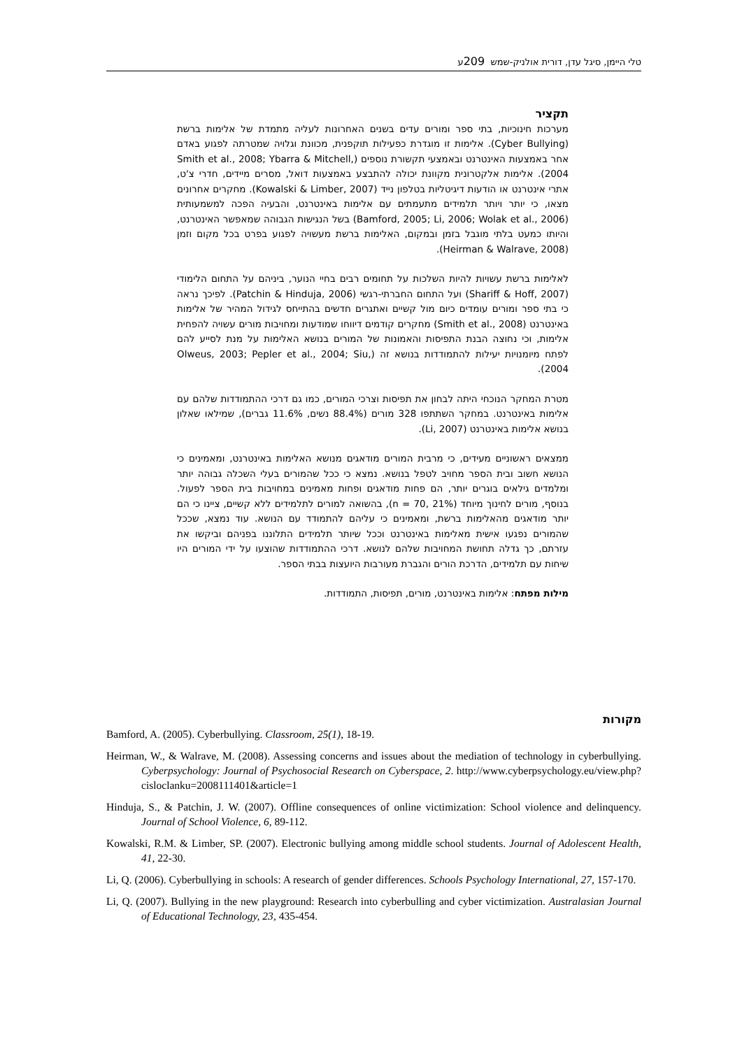טלי היימן, סיגל עדן, דורית אולניק-שמש 209ע
תקציר
מערכות חינוכיות, בתי ספר ומורים עדים בשנים האחרונות לעליה מתמדת של אלימות ברשת (Cyber Bullying). אלימות זו מוגדרת כפעילות תוקפנית, מכוונת וגלויה שמטרתה לפגוע באדם אחר באמצעות האינטרנט ובאמצעי תקשורת נוספים (Smith et al., 2008; Ybarra & Mitchell, 2004). אלימות אלקטרונית מקוונת יכולה להתבצע באמצעות דואל, מסרים מיידים, חדרי צ'ט, אתרי אינטרנט או הודעות דיגיטליות בטלפון נייד (Kowalski & Limber, 2007). מחקרים אחרונים מצאו, כי יותר ויותר תלמידים מתעמתים עם אלימות באינטרנט, והבעיה הפכה למשמעותית (Bamford, 2005; Li, 2006; Wolak et al., 2006) בשל הנגישות הגבוהה שמאפשר האינטרנט, והיותו כמעט בלתי מוגבל בזמן ובמקום, האלימות ברשת מעשויה לפגוע בפרט בכל מקום וזמן (Heirman & Walrave, 2008).
לאלימות ברשת עשויות להיות השלכות על תחומים רבים בחיי הנוער, ביניהם על התחום הלימודי (Shariff & Hoff, 2007) ועל התחום החברתי-רגשי (Patchin & Hinduja, 2006). לפיכך נראה כי בתי ספר ומורים עומדים כיום מול קשיים ואתגרים חדשים בהתייחס לגידול המהיר של אלימות באינטרנט (Smith et al., 2008) מחקרים קודמים דיווחו שמודעות ומחויבות מורים עשויה להפחית אלימות, וכי נחוצה הבנת התפיסות והאמונות של המורים בנושא האלימות על מנת לסייע להם לפתח מיומנויות יעילות להתמודדות בנושא זה (Olweus, 2003; Pepler et al., 2004; Siu, 2004).
מטרת המחקר הנוכחי היתה לבחון את תפיסות וצרכי המורים, כמו גם דרכי ההתמודדות שלהם עם אלימות באינטרנט. במחקר השתתפו 328 מורים (88.4% נשים, 11.6% גברים), שמילאו שאלון בנושא אלימות באינטרנט (Li, 2007).
ממצאים ראשוניים מעידים, כי מרבית המורים מודאגים מנושא האלימות באינטרנט, ומאמינים כי הנושא חשוב ובית הספר מחויב לטפל בנושא. נמצא כי ככל שהמורים בעלי השכלה גבוהה יותר ומלמדים גילאים בוגרים יותר, הם פחות מודאגים ופחות מאמינים במחויבות בית הספר לפעול. בנוסף, מורים לחינוך מיוחד (n = 70, 21%), בהשואה למורים לתלמידים ללא קשיים, ציינו כי הם יותר מודאגים מהאלימות ברשת, ומאמינים כי עליהם להתמודד עם הנושא. עוד נמצא, שככל שהמורים נפגעו אישית מאלימות באינטרנט וככל שיותר תלמידים התלוננו בפניהם וביקשו את עזרתם, כך גדלה תחושת המחויבות שלהם לנושא. דרכי ההתמודדות שהוצעו על ידי המורים היו שיחות עם תלמידים, הדרכת הורים והגברת מעורבות היועצות בבתי הספר.
מילות מפתח: אלימות באינטרנט, מורים, תפיסות, התמודדות.
מקורות
Bamford, A. (2005). Cyberbullying. Classroom, 25(1), 18-19.
Heirman, W., & Walrave, M. (2008). Assessing concerns and issues about the mediation of technology in cyberbullying. Cyberpsychology: Journal of Psychosocial Research on Cyberspace, 2. http://www.cyberpsychology.eu/view.php?cisloclanku=2008111401&article=1
Hinduja, S., & Patchin, J. W. (2007). Offline consequences of online victimization: School violence and delinquency. Journal of School Violence, 6, 89-112.
Kowalski, R.M. & Limber, SP. (2007). Electronic bullying among middle school students. Journal of Adolescent Health, 41, 22-30.
Li, Q. (2006). Cyberbullying in schools: A research of gender differences. Schools Psychology International, 27, 157-170.
Li, Q. (2007). Bullying in the new playground: Research into cyberbulling and cyber victimization. Australasian Journal of Educational Technology, 23, 435-454.